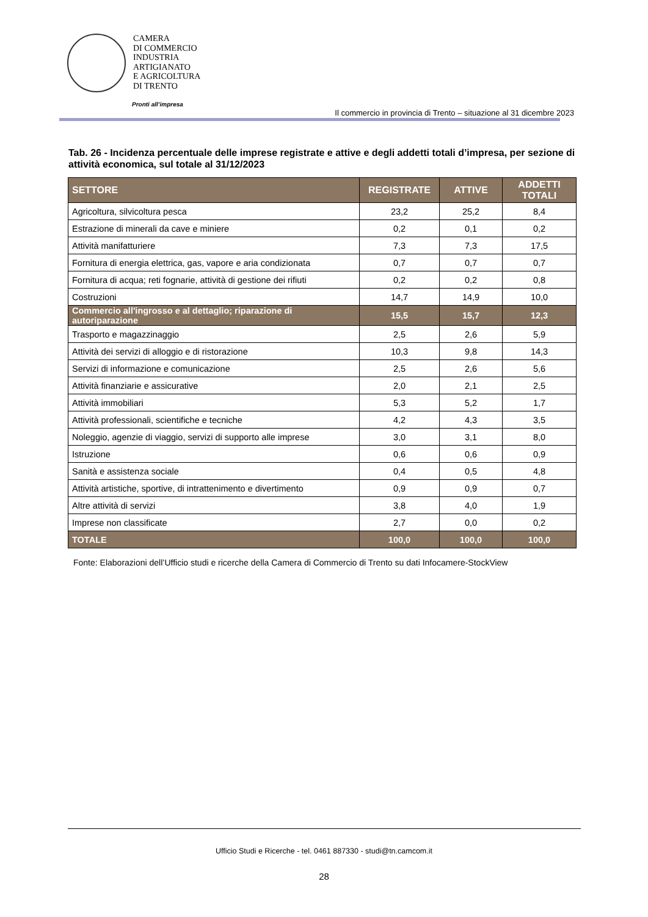CAMERA
DI COMMERCIO
INDUSTRIA
ARTIGIANATO
E AGRICOLTURA
DI TRENTO
Pronti all’impresa
Il commercio in provincia di Trento – situazione al 31 dicembre 2023
Tab. 26 - Incidenza percentuale delle imprese registrate e attive e degli addetti totali d’impresa, per sezione di attività economica, sul totale al 31/12/2023
| SETTORE | REGISTRATE | ATTIVE | ADDETTI TOTALI |
| --- | --- | --- | --- |
| Agricoltura, silvicoltura pesca | 23,2 | 25,2 | 8,4 |
| Estrazione di minerali da cave e miniere | 0,2 | 0,1 | 0,2 |
| Attività manifatturiere | 7,3 | 7,3 | 17,5 |
| Fornitura di energia elettrica, gas, vapore e aria condizionata | 0,7 | 0,7 | 0,7 |
| Fornitura di acqua; reti fognarie, attività di gestione dei rifiuti | 0,2 | 0,2 | 0,8 |
| Costruzioni | 14,7 | 14,9 | 10,0 |
| Commercio all'ingrosso e al dettaglio; riparazione di autoriparazione | 15,5 | 15,7 | 12,3 |
| Trasporto e magazzinaggio | 2,5 | 2,6 | 5,9 |
| Attività dei servizi di alloggio e di ristorazione | 10,3 | 9,8 | 14,3 |
| Servizi di informazione e comunicazione | 2,5 | 2,6 | 5,6 |
| Attività finanziarie e assicurative | 2,0 | 2,1 | 2,5 |
| Attività immobiliari | 5,3 | 5,2 | 1,7 |
| Attività professionali, scientifiche e tecniche | 4,2 | 4,3 | 3,5 |
| Noleggio, agenzie di viaggio, servizi di supporto alle imprese | 3,0 | 3,1 | 8,0 |
| Istruzione | 0,6 | 0,6 | 0,9 |
| Sanità e assistenza sociale | 0,4 | 0,5 | 4,8 |
| Attività artistiche, sportive, di intrattenimento e divertimento | 0,9 | 0,9 | 0,7 |
| Altre attività di servizi | 3,8 | 4,0 | 1,9 |
| Imprese non classificate | 2,7 | 0,0 | 0,2 |
| TOTALE | 100,0 | 100,0 | 100,0 |
Fonte: Elaborazioni dell’Ufficio studi e ricerche della Camera di Commercio di Trento su dati Infocamere-StockView
Ufficio Studi e Ricerche - tel. 0461 887330 - studi@tn.camcom.it
28